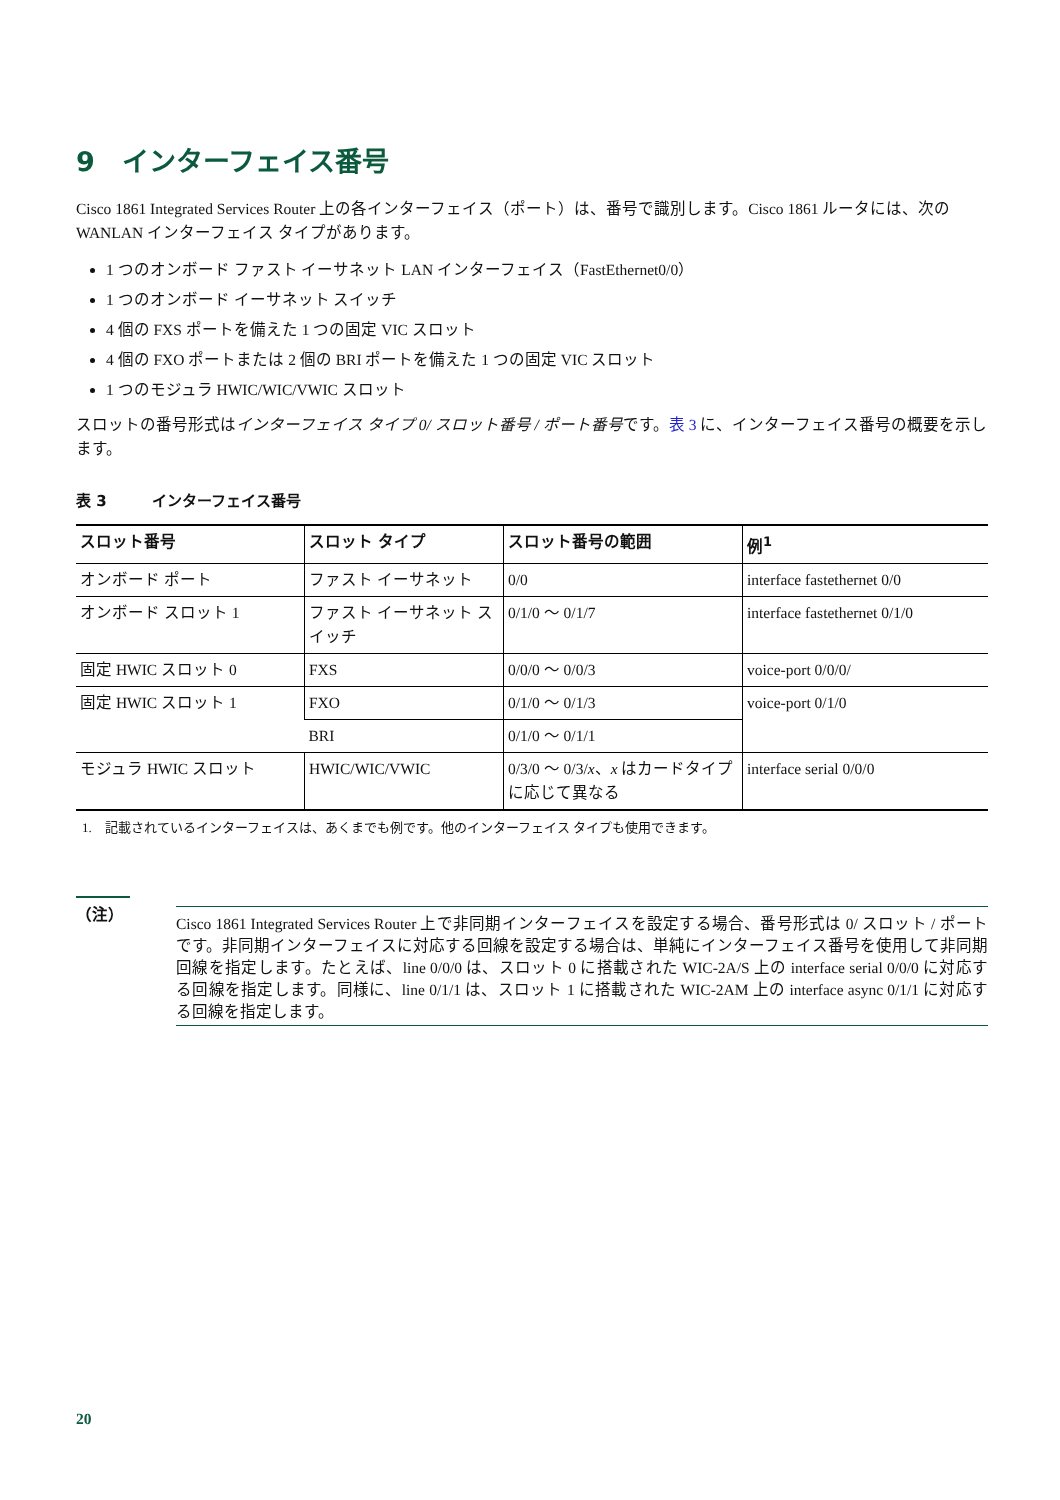9　インターフェイス番号
Cisco 1861 Integrated Services Router 上の各インターフェイス（ポート）は、番号で識別します。Cisco 1861 ルータには、次の WANLAN インターフェイス タイプがあります。
1 つのオンボード ファスト イーサネット LAN インターフェイス（FastEthernet0/0）
1 つのオンボード イーサネット スイッチ
4 個の FXS ポートを備えた 1 つの固定 VIC スロット
4 個の FXO ポートまたは 2 個の BRI ポートを備えた 1 つの固定 VIC スロット
1 つのモジュラ HWIC/WIC/VWIC スロット
スロットの番号形式はインターフェイス タイプ 0/ スロット番号 / ポート番号です。表 3 に、インターフェイス番号の概要を示します。
表 3　　　インターフェイス番号
| スロット番号 | スロット タイプ | スロット番号の範囲 | 例<sup>1</sup> |
| --- | --- | --- | --- |
| オンボード ポート | ファスト イーサネット | 0/0 | interface fastethernet 0/0 |
| オンボード スロット 1 | ファスト イーサネット スイッチ | 0/1/0 ～ 0/1/7 | interface fastethernet 0/1/0 |
| 固定 HWIC スロット 0 | FXS | 0/0/0 ～ 0/0/3 | voice-port 0/0/0/ |
| 固定 HWIC スロット 1 | FXO | 0/1/0 ～ 0/1/3 | voice-port 0/1/0 |
| | BRI | 0/1/0 ～ 0/1/1 | |
| モジュラ HWIC スロット | HWIC/WIC/VWIC | 0/3/0 ～ 0/3/ x 、 x はカードタイプに応じて異なる | interface serial 0/0/0 |
1.　記載されているインターフェイスは、あくまでも例です。他のインターフェイス タイプも使用できます。
（注）
Cisco 1861 Integrated Services Router 上で非同期インターフェイスを設定する場合、番号形式は 0/ スロット / ポートです。非同期インターフェイスに対応する回線を設定する場合は、単純にインターフェイス番号を使用して非同期回線を指定します。たとえば、line 0/0/0 は、スロット 0 に搭載された WIC-2A/S 上の interface serial 0/0/0 に対応する回線を指定します。同様に、line 0/1/1 は、スロット 1 に搭載された WIC-2AM 上の interface async 0/1/1 に対応する回線を指定します。
20